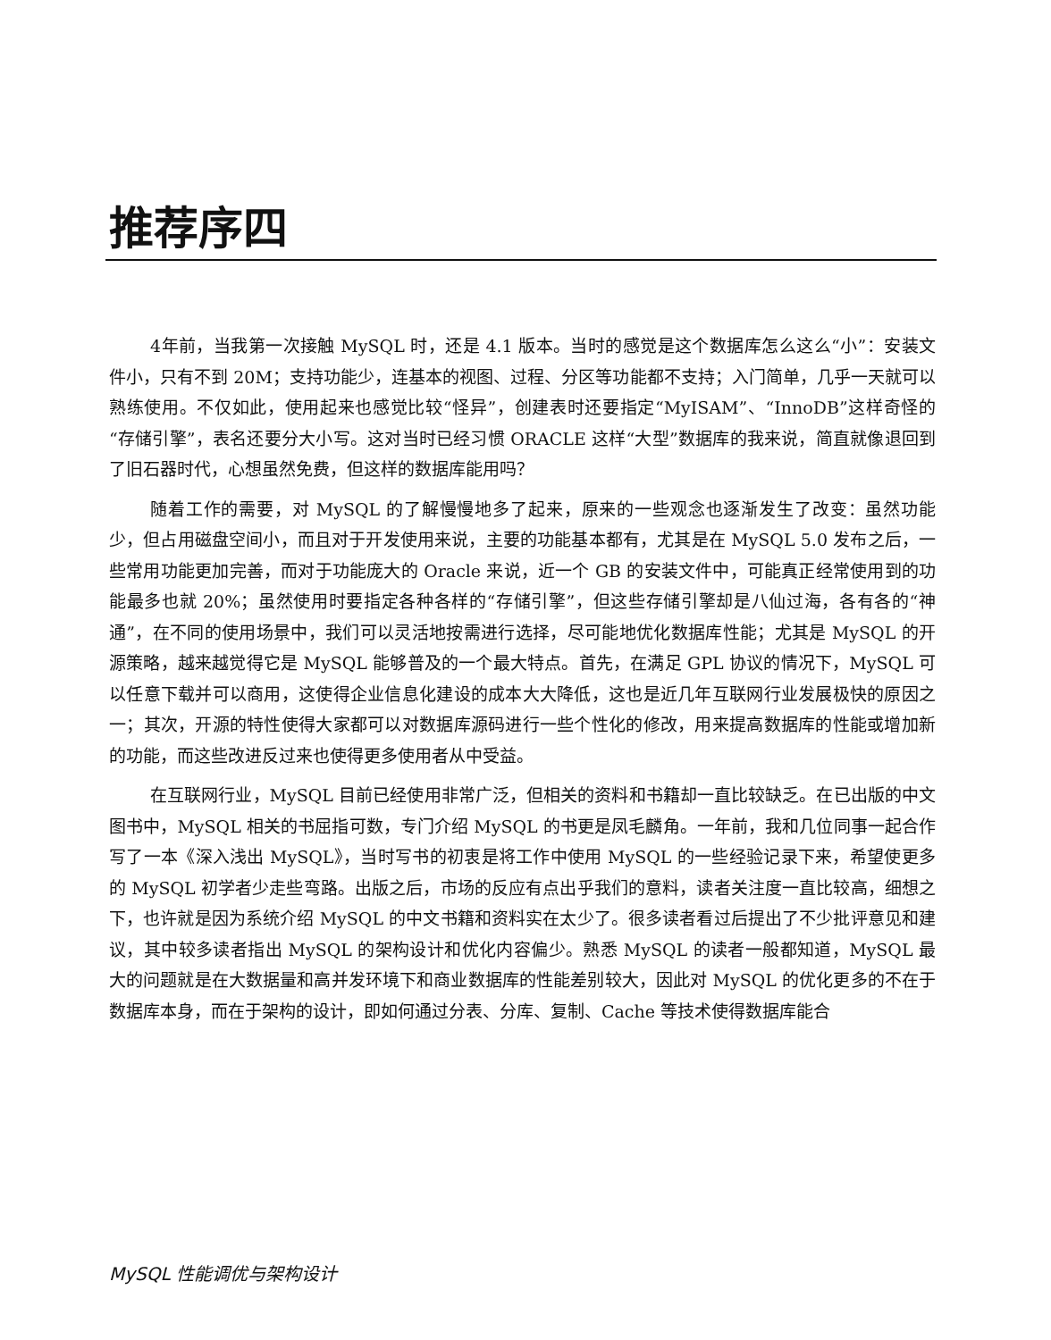推荐序四
4年前，当我第一次接触 MySQL 时，还是 4.1 版本。当时的感觉是这个数据库怎么这么“小”：安装文件小，只有不到 20M；支持功能少，连基本的视图、过程、分区等功能都不支持；入门简单，几乎一天就可以熟练使用。不仅如此，使用起来也感觉比较“怪异”，创建表时还要指定“MyISAM”、“InnoDB”这样奇怪的“存储引擎”，表名还要分大小写。这对当时已经习惯 ORACLE 这样“大型”数据库的我来说，简直就像退回到了旧石器时代，心想虽然免费，但这样的数据库能用吗？
随着工作的需要，对 MySQL 的了解慢慢地多了起来，原来的一些观念也逐渐发生了改变：虽然功能少，但占用磁盘空间小，而且对于开发使用来说，主要的功能基本都有，尤其是在 MySQL 5.0 发布之后，一些常用功能更加完善，而对于功能庞大的 Oracle 来说，近一个 GB 的安装文件中，可能真正经常使用到的功能最多也就 20%；虽然使用时要指定各种各样的“存储引擎”，但这些存储引擎却是八仙过海，各有各的“神通”，在不同的使用场景中，我们可以灵活地按需进行选择，尽可能地优化数据库性能；尤其是 MySQL 的开源策略，越来越觉得它是 MySQL 能够普及的一个最大特点。首先，在满足 GPL 协议的情况下，MySQL 可以任意下载并可以商用，这使得企业信息化建设的成本大大降低，这也是近几年互联网行业发展极快的原因之一；其次，开源的特性使得大家都可以对数据库源码进行一些个性化的修改，用来提高数据库的性能或增加新的功能，而这些改进反过来也使得更多使用者从中受益。
在互联网行业，MySQL 目前已经使用非常广泛，但相关的资料和书籍却一直比较缺乏。在已出版的中文图书中，MySQL 相关的书屈指可数，专门介绍 MySQL 的书更是凤毛麟角。一年前，我和几位同事一起合作写了一本《深入浅出 MySQL》，当时写书的初衷是将工作中使用 MySQL 的一些经验记录下来，希望使更多的 MySQL 初学者少走些弯路。出版之后，市场的反应有点出乎我们的意料，读者关注度一直比较高，细想之下，也许就是因为系统介绍 MySQL 的中文书籍和资料实在太少了。很多读者看过后提出了不少批评意见和建议，其中较多读者指出 MySQL 的架构设计和优化内容偏少。熟悉 MySQL 的读者一般都知道，MySQL 最大的问题就是在大数据量和高并发环境下和商业数据库的性能差别较大，因此对 MySQL 的优化更多的不在于数据库本身，而在于架构的设计，即如何通过分表、分库、复制、Cache 等技术使得数据库能合
MySQL 性能调优与架构设计